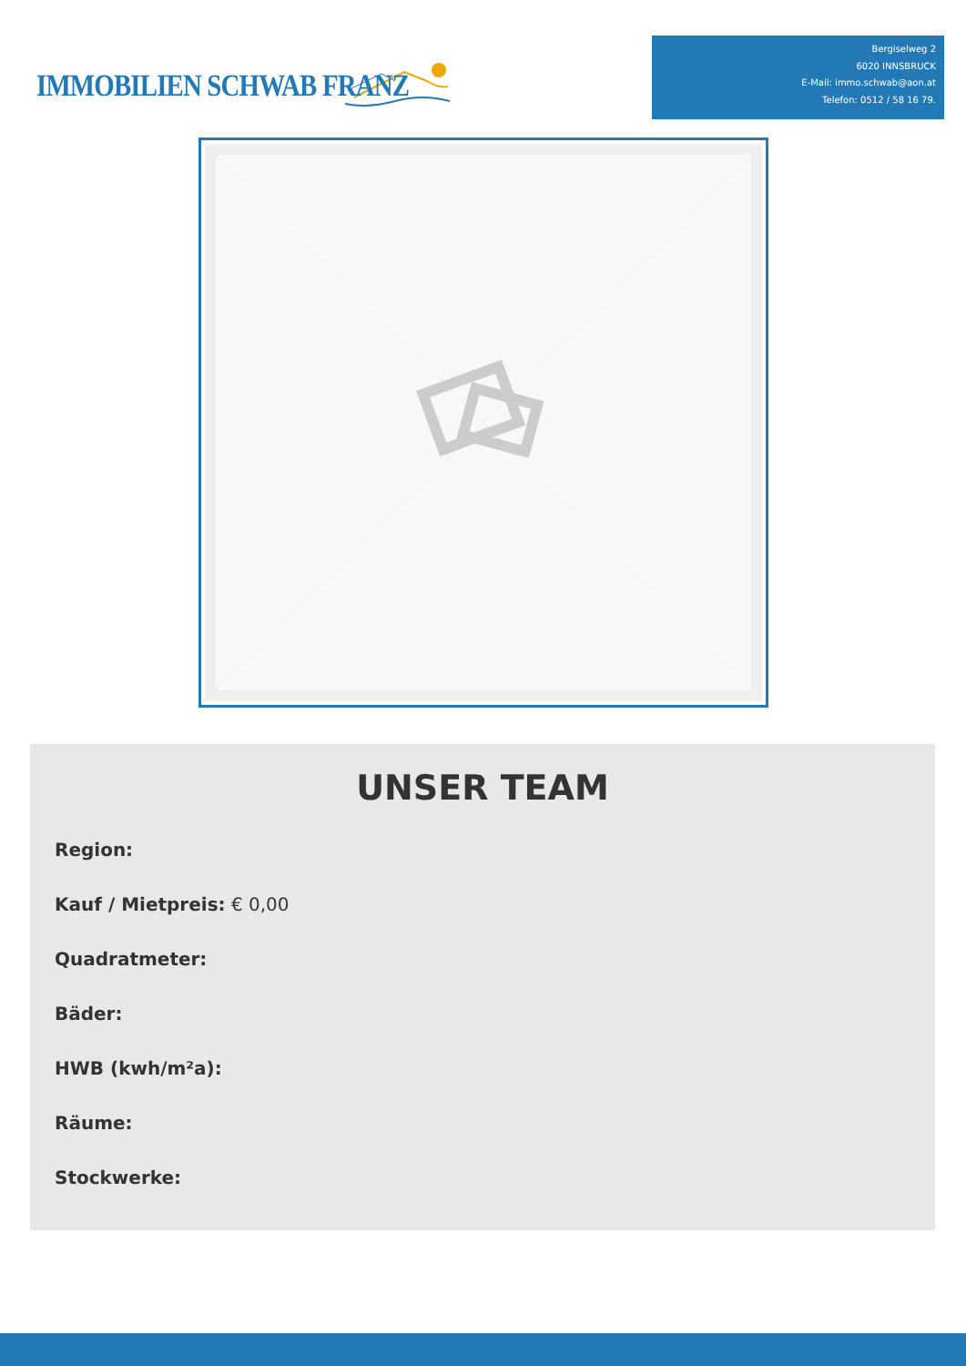IMMOBILIEN SCHWAB FRANZ
Bergiselweg 2
6020 INNSBRUCK
E-Mail: immo.schwab@aon.at
Telefon: 0512 / 58 16 79.
UNSER TEAM
Region:
Kauf / Mietpreis: € 0,00
Quadratmeter:
Bäder:
HWB (kwh/m²a):
Räume:
Stockwerke: